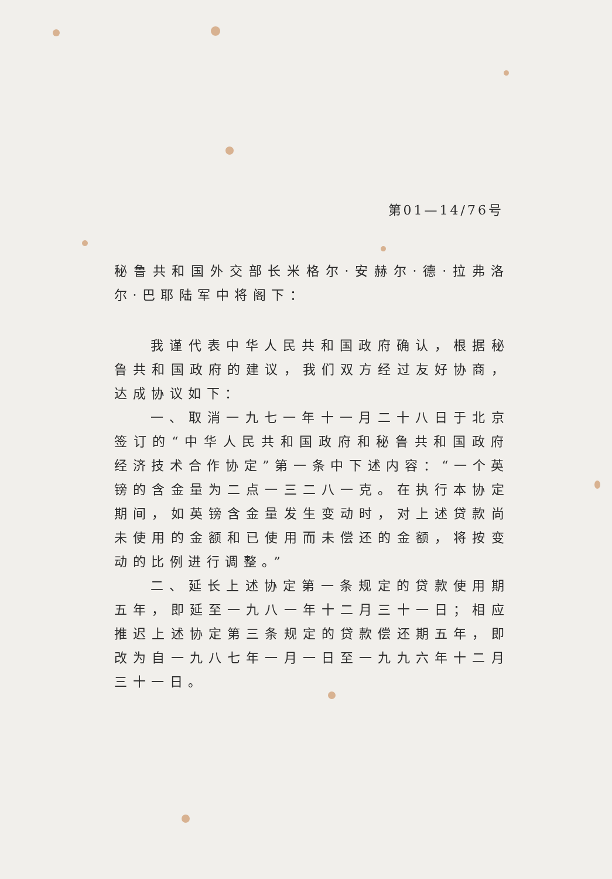第01—14/76号
秘鲁共和国外交部长米格尔·安赫尔·德·拉弗洛尔·巴耶陆军中将阁下：
我谨代表中华人民共和国政府确认，根据秘鲁共和国政府的建议，我们双方经过友好协商，达成协议如下：
一、取消一九七一年十一月二十八日于北京签订的“中华人民共和国政府和秘鲁共和国政府经济技术合作协定”第一条中下述内容：“一个英镑的含金量为二点一三二八一克。在执行本协定期间，如英镑含金量发生变动时，对上述贷款尚未使用的金额和已使用而未偿还的金额，将按变动的比例进行调整。”
二、延长上述协定第一条规定的贷款使用期五年，即延至一九八一年十二月三十一日；相应推迟上述协定第三条规定的贷款偿还期五年，即改为自一九八七年一月一日至一九九六年十二月三十一日。